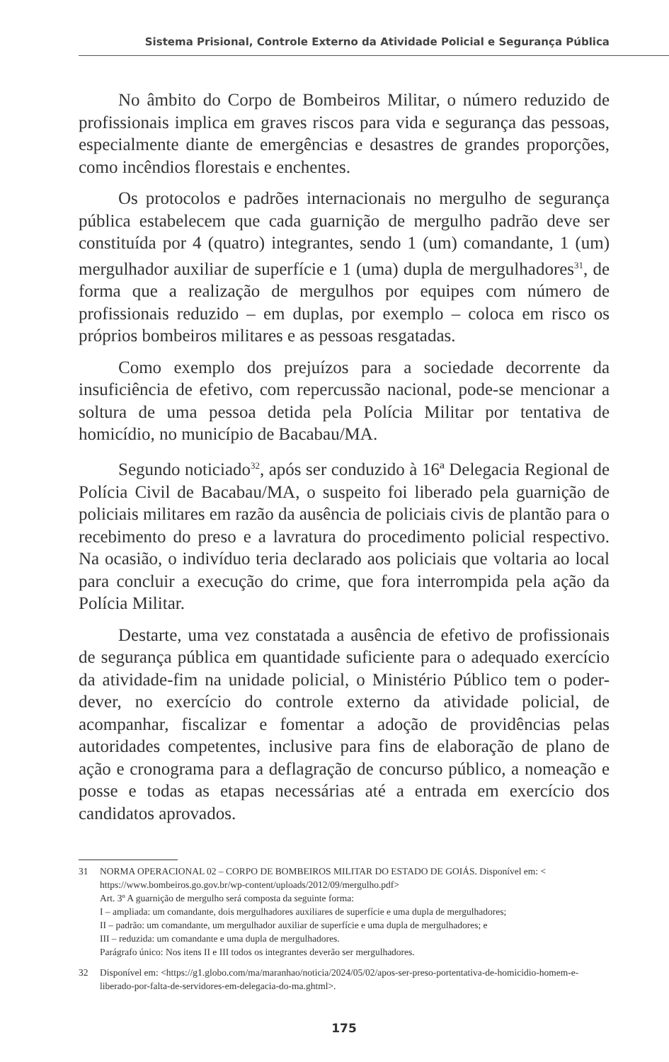Sistema Prisional, Controle Externo da Atividade Policial e Segurança Pública
No âmbito do Corpo de Bombeiros Militar, o número reduzido de profissionais implica em graves riscos para vida e segurança das pessoas, especialmente diante de emergências e desastres de grandes proporções, como incêndios florestais e enchentes.
Os protocolos e padrões internacionais no mergulho de segurança pública estabelecem que cada guarnição de mergulho padrão deve ser constituída por 4 (quatro) integrantes, sendo 1 (um) comandante, 1 (um) mergulhador auxiliar de superfície e 1 (uma) dupla de mergulhadores<sup>31</sup>, de forma que a realização de mergulhos por equipes com número de profissionais reduzido – em duplas, por exemplo – coloca em risco os próprios bombeiros militares e as pessoas resgatadas.
Como exemplo dos prejuízos para a sociedade decorrente da insuficiência de efetivo, com repercussão nacional, pode-se mencionar a soltura de uma pessoa detida pela Polícia Militar por tentativa de homicídio, no município de Bacabau/MA.
Segundo noticiado<sup>32</sup>, após ser conduzido à 16ª Delegacia Regional de Polícia Civil de Bacabau/MA, o suspeito foi liberado pela guarnição de policiais militares em razão da ausência de policiais civis de plantão para o recebimento do preso e a lavratura do procedimento policial respectivo. Na ocasião, o indivíduo teria declarado aos policiais que voltaria ao local para concluir a execução do crime, que fora interrompida pela ação da Polícia Militar.
Destarte, uma vez constatada a ausência de efetivo de profissionais de segurança pública em quantidade suficiente para o adequado exercício da atividade-fim na unidade policial, o Ministério Público tem o poder-dever, no exercício do controle externo da atividade policial, de acompanhar, fiscalizar e fomentar a adoção de providências pelas autoridades competentes, inclusive para fins de elaboração de plano de ação e cronograma para a deflagração de concurso público, a nomeação e posse e todas as etapas necessárias até a entrada em exercício dos candidatos aprovados.
31 NORMA OPERACIONAL 02 – CORPO DE BOMBEIROS MILITAR DO ESTADO DE GOIÁS. Disponível em: < https://www.bombeiros.go.gov.br/wp-content/uploads/2012/09/mergulho.pdf>
Art. 3º A guarnição de mergulho será composta da seguinte forma:
I – ampliada: um comandante, dois mergulhadores auxiliares de superfície e uma dupla de mergulhadores;
II – padrão: um comandante, um mergulhador auxiliar de superfície e uma dupla de mergulhadores; e
III – reduzida: um comandante e uma dupla de mergulhadores.
Parágrafo único: Nos itens II e III todos os integrantes deverão ser mergulhadores.
32 Disponível em: <https://g1.globo.com/ma/maranhao/noticia/2024/05/02/apos-ser-preso-portentativa-de-homicidio-homem-e-liberado-por-falta-de-servidores-em-delegacia-do-ma.ghtml>.
175